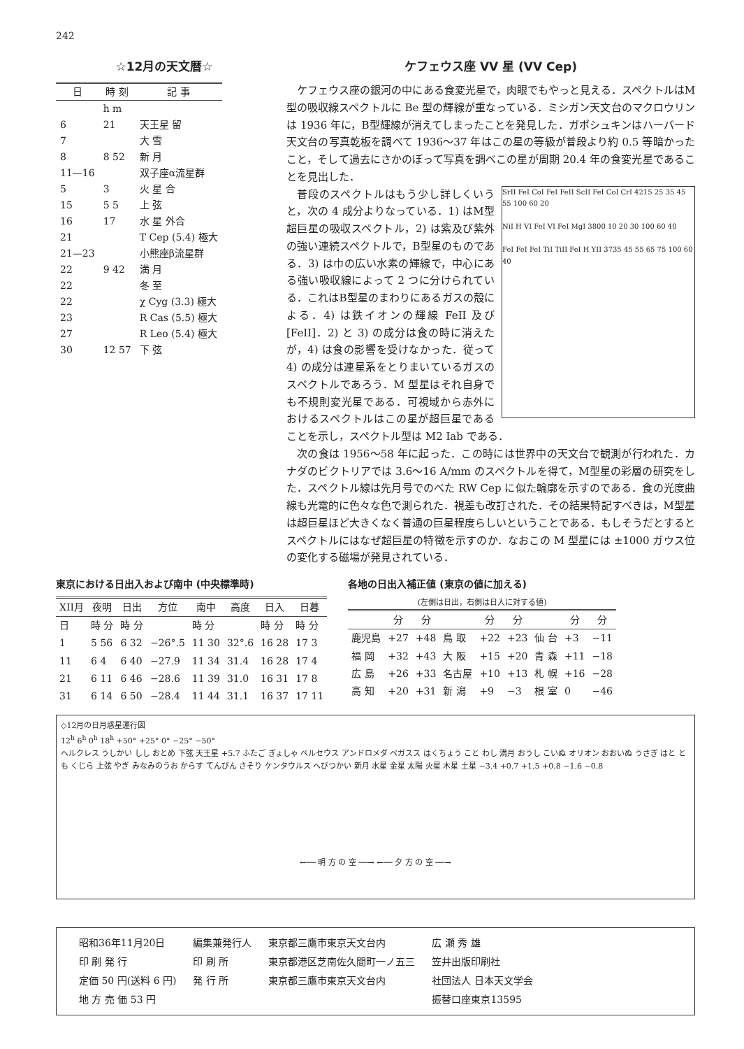242
☆12月の天文暦☆
| 日 | 時 刻 | 記 事 |
| --- | --- | --- |
| | h m | |
| 6 | 21 | 天王星 留 |
| 7 | | 大 雪 |
| 8 | 8 52 | 新 月 |
| 11—16 | | 双子座α流星群 |
| 5 | 3 | 火 星 合 |
| 15 | 5 5 | 上 弦 |
| 16 | 17 | 水 星 外合 |
| 21 | | T Cep (5.4) 極大 |
| 21—23 | | 小熊座β流星群 |
| 22 | 9 42 | 満 月 |
| 22 | | 冬 至 |
| 22 | | χ Cyg (3.3) 極大 |
| 23 | | R Cas (5.5) 極大 |
| 27 | | R Leo (5.4) 極大 |
| 30 | 12 57 | 下 弦 |
ケフェウス座 VV 星 (VV Cep)
ケフェウス座の銀河の中にある食変光星で，肉眼でもやっと見える．スペクトルはM型の吸収線スペクトルに Be 型の輝線が重なっている．ミシガン天文台のマクロウリンは 1936 年に，B型輝線が消えてしまったことを発見した．ガポシュキンはハーバード天文台の写真乾板を調べて 1936〜37 年はこの星の等級が普段より約 0.5 等暗かったこと，そして過去にさかのぼって写真を調べこの星が周期 20.4 年の食変光星であることを見出した．
SrII FeI CoI FeI FeII ScII FeI CoI CrI 4215 25 35 45 55 100 60 20
NiI H VI FeI VI FeI MgI 3800 10 20 30 100 60 40
FeI FeI FeI TiI TiII FeI H YII 3735 45 55 65 75 100 60 40
普段のスペクトルはもう少し詳しくいうと，次の 4 成分よりなっている．1) はM型超巨星の吸収スペクトル，2) は紫及び紫外の強い連続スペクトルで，B型星のものである．3) は巾の広い水素の輝線で，中心にある強い吸収線によって 2 つに分けられている．これはB型星のまわりにあるガスの殻による．4) は鉄イオンの輝線 FeII 及び [FeII]．2) と 3) の成分は食の時に消えたが，4) は食の影響を受けなかった．従って 4) の成分は連星系をとりまいているガスのスペクトルであろう．M 型星はそれ自身でも不規則変光星である．可視域から赤外におけるスペクトルはこの星が超巨星であることを示し，スペクトル型は M2 Iab である．
次の食は 1956〜58 年に起った．この時には世界中の天文台で観測が行われた．カナダのビクトリアでは 3.6〜16 A/mm のスペクトルを得て，M型星の彩層の研究をした．スペクトル線は先月号でのべた RW Cep に似た輪廓を示すのである．食の光度曲線も光電的に色々な色で測られた．視差も改訂された．その結果特記すべきは，M型星は超巨星ほど大きくなく普通の巨星程度らしいということである．もしそうだとするとスペクトルにはなぜ超巨星の特徴を示すのか．なおこの M 型星には ±1000 ガウス位の変化する磁場が発見されている．
東京における日出入および南中 (中央標準時)
| XII月 | 夜明 | 日出 | 方位 | 南中 | 高度 | 日入 | 日暮 |
| --- | --- | --- | --- | --- | --- | --- | --- |
| 日 | 時 分 | 時 分 | | 時 分 | | 時 分 | 時 分 |
| 1 | 5 56 | 6 32 | −26°.5 | 11 30 | 32°.6 | 16 28 | 17 3 |
| 11 | 6 4 | 6 40 | −27.9 | 11 34 | 31.4 | 16 28 | 17 4 |
| 21 | 6 11 | 6 46 | −28.6 | 11 39 | 31.0 | 16 31 | 17 8 |
| 31 | 6 14 | 6 50 | −28.4 | 11 44 | 31.1 | 16 37 | 17 11 |
各地の日出入補正値 (東京の値に加える)
(左側は日出，右側は日入に対する値)
| | 分 | 分 | | 分 | 分 | | 分 | 分 |
| --- | --- | --- | --- | --- | --- | --- | --- | --- |
| 鹿児島 | +27 | +48 | 鳥 取 | +22 | +23 | 仙 台 | +3 | −11 |
| 福 岡 | +32 | +43 | 大 阪 | +15 | +20 | 青 森 | +11 | −18 |
| 広 島 | +26 | +33 | 名古屋 | +10 | +13 | 札 幌 | +16 | −28 |
| 高 知 | +20 | +31 | 新 潟 | +9 | −3 | 根 室 | 0 | −46 |
◇12月の日月惑星運行図
12<sup>h</sup> 6<sup>h</sup> 0<sup>h</sup> 18<sup>h</sup> +50° +25° 0° −25° −50°
ヘルクレス うしかい しし おとめ 下弦 天王星 +5.7 ふたご ぎょしゃ ペルセウス アンドロメダ ペガスス はくちょう こと わし 満月 おうし こいぬ オリオン おおいぬ うさぎ はと とも くじら 上弦 やぎ みなみのうお からす てんびん さそり ケンタウルス へびつかい 新月 水星 金星 太陽 火星 木星 土星 −3.4 +0.7 +1.5 +0.8 −1.6 −0.8
←── 明 方 の 空 ──→ ←── 夕 方 の 空 ──→
| 昭和36年11月20日 | 編集兼発行人 | 東京都三鷹市東京天文台内 | 広 瀬 秀 雄 |
| 印 刷 発 行 | 印 刷 所 | 東京都港区芝南佐久間町一ノ五三 | 笠井出版印刷社 |
| 定価 50 円(送料 6 円) | 発 行 所 | 東京都三鷹市東京天文台内 | 社団法人 日本天文学会 |
| 地 方 売 価 53 円 | | | 振替口座東京13595 |